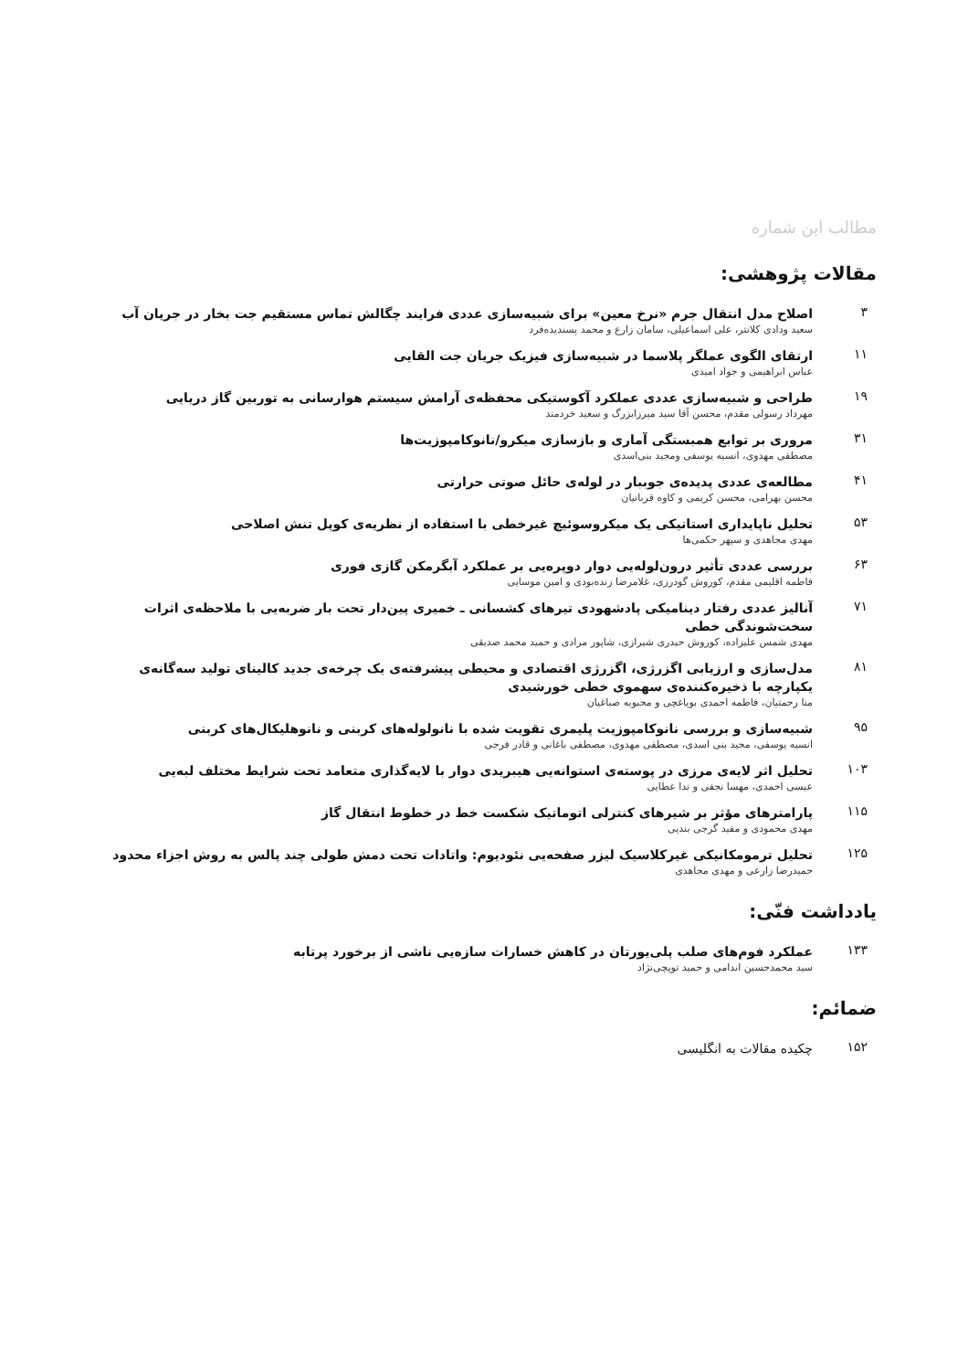مطالب این شماره
مقالات پژوهشی:
۳
اصلاح مدل انتقال جرم «نرخ معین» برای شبیه‌سازی عددی فرایند چگالش تماس مستقیم جت بخار در جریان آب
سعید ودادی کلانتر، علی اسماعیلی، سامان زارع و محمد پسندیده‌فرد
۱۱
ارتقای الگوی عملگر پلاسما در شبیه‌سازی فیزیک جریان جت القایی
عباس ابراهیمی و جواد امیدی
۱۹
طراحی و شبیه‌سازی عددی عملکرد آکوستیکی محفظه‌ی آرامش سیستم هوارسانی به توربین گاز دریایی
مهرداد رسولی مقدم، محسن آقا سید میرزابزرگ و سعید خردمند
۳۱
مروری بر توابع همبستگی آماری و بازسازی میکرو/نانوکامپوزیت‌ها
مصطفی مهدوی، انسیه یوسفی ومجید بنی‌اسدی
۴۱
مطالعه‌ی عددی پدیده‌ی جوببار در لوله‌ی حائل صوتی حرارتی
محسن بهرامی، محسن کریمی و کاوه قربانیان
۵۳
تحلیل ناپایداری استاتیکی یک میکروسوئیچ غیرخطی با استفاده از نظریه‌ی کوپل تنش اصلاحی
مهدی مجاهدی و سپهر حکمی‌ها
۶۳
بررسی عددی تأثیر درون‌لوله‌یی دوار دوپره‌یی بر عملکرد آبگرمکن گازی فوری
فاطمه اقلیمی مقدم، کوروش گودرزی، غلامرضا زنده‌بودی و امین موسایی
۷۱
آنالیز عددی رفتار دینامیکی پادشهودی تیرهای کشسانی ـ خمیری پین‌دار تحت بار ضربه‌یی با ملاحظه‌ی اثرات سخت‌شوندگی خطی
مهدی شمس علیزاده، کوروش حیدری شیرازی، شاپور مرادی و حمید محمد صدیقی
۸۱
مدل‌سازی و ارزیابی اگزرژی، اگزرژی اقتصادی و محیطی پیشرفته‌ی یک چرخه‌ی جدید کالینای تولید سه‌گانه‌ی یکپارچه با ذخیره‌کننده‌ی سهموی خطی خورشیدی
منا رحمتیان، فاطمه احمدی بویاغچی و محبوبه صباغیان
۹۵
شبیه‌سازی و بررسی نانوکامپوزیت پلیمری تقویت شده با نانولوله‌های کربنی و نانوهلیکال‌های کربنی
انسیه یوسفی، مجید بنی اسدی، مصطفی مهدوی، مصطفی باغانی و قادر فرجی
۱۰۳
تحلیل اثر لایه‌ی مرزی در پوسته‌ی استوانه‌یی هیبریدی دوار با لایه‌گذاری متعامد تحت شرایط مختلف لبه‌یی
عیسی احمدی، مهسا نجفی و ندا عطایی
۱۱۵
پارامترهای مؤثر بر شیرهای کنترلی اتوماتیک شکست خط در خطوط انتقال گاز
مهدی محمودی و مفید گرجی بندپی
۱۲۵
تحلیل ترمومکانیکی غیرکلاسیک لیزر صفحه‌یی نئودیوم: واتادات تحت دمش طولی چند پالس به روش اجزاء محدود
حمیدرضا زارعی و مهدی مجاهدی
یادداشت فنّی:
۱۳۳
عملکرد فوم‌های صلب پلی‌یورتان در کاهش خسارات سازه‌یی ناشی از برخورد پرتابه
سید محمدحسین اندامی و حمید توپچی‌نژاد
ضمائم:
۱۵۲
چکیده مقالات به انگلیسی